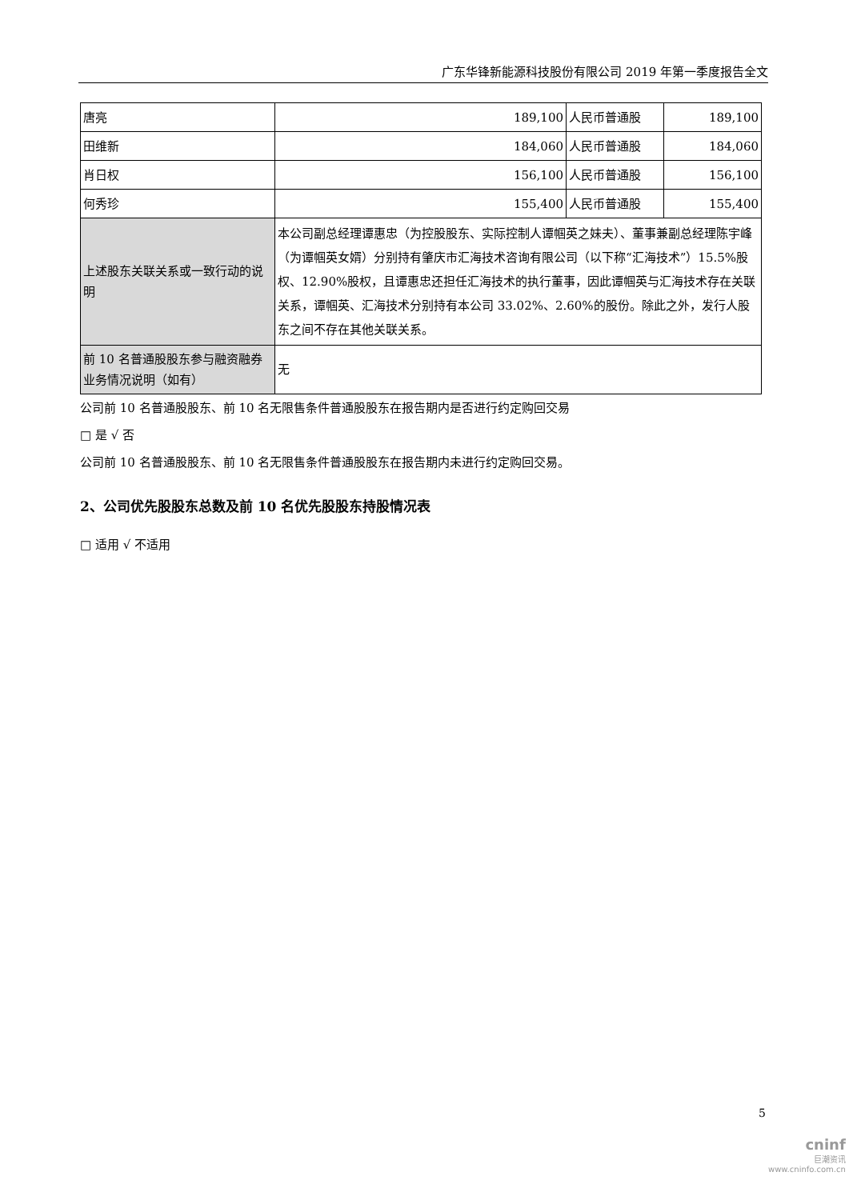广东华锋新能源科技股份有限公司 2019 年第一季度报告全文
| 唐亮 | 189,100 | 人民币普通股 | 189,100 |
| 田维新 | 184,060 | 人民币普通股 | 184,060 |
| 肖日权 | 156,100 | 人民币普通股 | 156,100 |
| 何秀珍 | 155,400 | 人民币普通股 | 155,400 |
| 上述股东关联关系或一致行动的说明 | 本公司副总经理谭惠忠（为控股股东、实际控制人谭帼英之妹夫）、董事兼副总经理陈宇峰（为谭帼英女婿）分别持有肇庆市汇海技术咨询有限公司（以下称“汇海技术”）15.5%股权、12.90%股权，且谭惠忠还担任汇海技术的执行董事，因此谭帼英与汇海技术存在关联关系，谭帼英、汇海技术分别持有本公司 33.02%、2.60%的股份。除此之外，发行人股东之间不存在其他关联关系。 | | |
| 前 10 名普通股股东参与融资融券业务情况说明（如有） | 无 | | |
公司前 10 名普通股股东、前 10 名无限售条件普通股股东在报告期内是否进行约定购回交易
□ 是 √ 否
公司前 10 名普通股股东、前 10 名无限售条件普通股股东在报告期内未进行约定购回交易。
2、公司优先股股东总数及前 10 名优先股股东持股情况表
□ 适用 √ 不适用
5
cninf
巨潮资讯
www.cninfo.com.cn